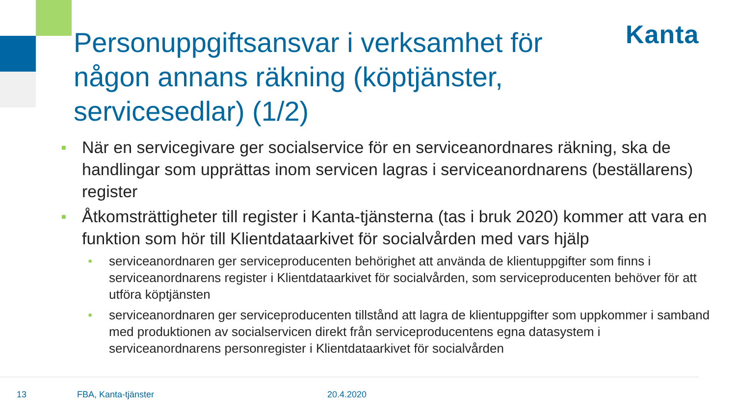Personuppgiftsansvar i verksamhet för någon annans räkning (köptjänster, servicesedlar) (1/2)
Kanta
■ När en servicegivare ger socialservice för en serviceanordnares räkning, ska de handlingar som upprättas inom servicen lagras i serviceanordnarens (beställarens) register
■ Åtkomsträttigheter till register i Kanta-tjänsterna (tas i bruk 2020) kommer att vara en funktion som hör till Klientdataarkivet för socialvården med vars hjälp
■ serviceanordnaren ger serviceproducenten behörighet att använda de klientuppgifter som finns i serviceanordnarens register i Klientdataarkivet för socialvården, som serviceproducenten behöver för att utföra köptjänsten
■ serviceanordnaren ger serviceproducenten tillstånd att lagra de klientuppgifter som uppkommer i samband med produktionen av socialservicen direkt från serviceproducentens egna datasystem i serviceanordnarens personregister i Klientdataarkivet för socialvården
13 FBA, Kanta-tjänster 20.4.2020